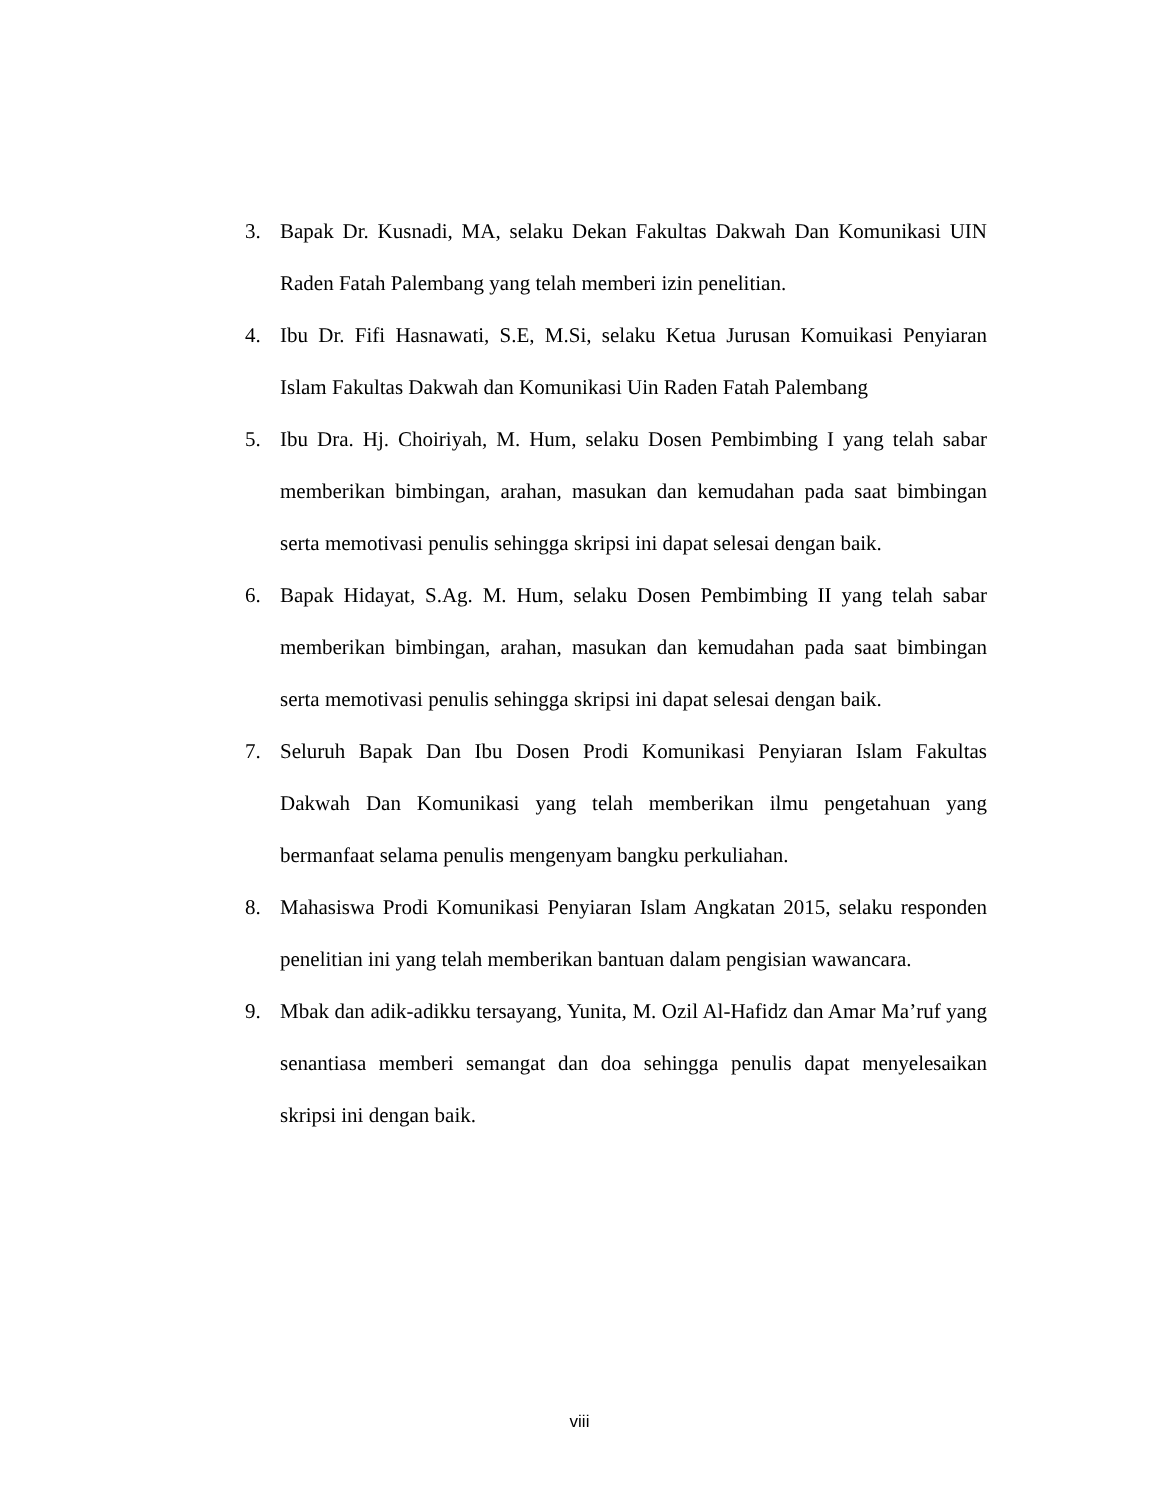3. Bapak Dr. Kusnadi, MA, selaku Dekan Fakultas Dakwah Dan Komunikasi UIN Raden Fatah Palembang yang telah memberi izin penelitian.
4. Ibu Dr. Fifi Hasnawati, S.E, M.Si, selaku Ketua Jurusan Komuikasi Penyiaran Islam Fakultas Dakwah dan Komunikasi Uin Raden Fatah Palembang
5. Ibu Dra. Hj. Choiriyah, M. Hum, selaku Dosen Pembimbing I yang telah sabar memberikan bimbingan, arahan, masukan dan kemudahan pada saat bimbingan serta memotivasi penulis sehingga skripsi ini dapat selesai dengan baik.
6. Bapak Hidayat, S.Ag. M. Hum, selaku Dosen Pembimbing II yang telah sabar memberikan bimbingan, arahan, masukan dan kemudahan pada saat bimbingan serta memotivasi penulis sehingga skripsi ini dapat selesai dengan baik.
7. Seluruh Bapak Dan Ibu Dosen Prodi Komunikasi Penyiaran Islam Fakultas Dakwah Dan Komunikasi yang telah memberikan ilmu pengetahuan yang bermanfaat selama penulis mengenyam bangku perkuliahan.
8. Mahasiswa Prodi Komunikasi Penyiaran Islam Angkatan 2015, selaku responden penelitian ini yang telah memberikan bantuan dalam pengisian wawancara.
9. Mbak dan adik-adikku tersayang, Yunita, M. Ozil Al-Hafidz dan Amar Ma’ruf yang senantiasa memberi semangat dan doa sehingga penulis dapat menyelesaikan skripsi ini dengan baik.
viii